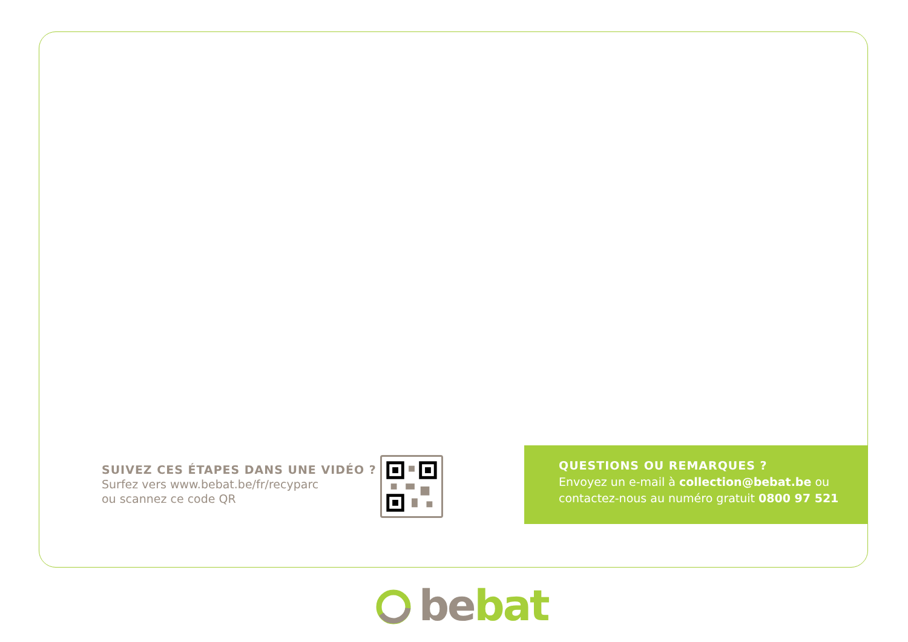SUIVEZ CES ÉTAPES DANS UNE VIDÉO ?
Surfez vers www.bebat.be/fr/recyparc
ou scannez ce code QR
QUESTIONS OU REMARQUES ?
Envoyez un e-mail à collection@bebat.be ou
contactez-nous au numéro gratuit 0800 97 521
be bat